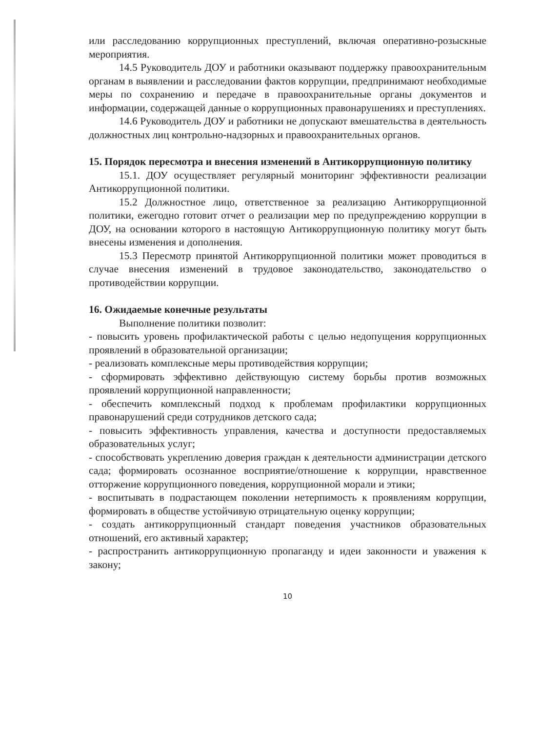или расследованию коррупционных преступлений, включая оперативно-розыскные мероприятия.
14.5 Руководитель ДОУ и работники оказывают поддержку правоохранительным органам в выявлении и расследовании фактов коррупции, предпринимают необходимые меры по сохранению и передаче в правоохранительные органы документов и информации, содержащей данные о коррупционных правонарушениях и преступлениях.
14.6 Руководитель ДОУ и работники не допускают вмешательства в деятельность должностных лиц контрольно-надзорных и правоохранительных органов.
15. Порядок пересмотра и внесения изменений в Антикоррупционную политику
15.1. ДОУ осуществляет регулярный мониторинг эффективности реализации Антикоррупционной политики.
15.2 Должностное лицо, ответственное за реализацию Антикоррупционной политики, ежегодно готовит отчет о реализации мер по предупреждению коррупции в ДОУ, на основании которого в настоящую Антикоррупционную политику могут быть внесены изменения и дополнения.
15.3 Пересмотр принятой Антикоррупционной политики может проводиться в случае внесения изменений в трудовое законодательство, законодательство о противодействии коррупции.
16. Ожидаемые конечные результаты
Выполнение политики позволит:
- повысить уровень профилактической работы с целью недопущения коррупционных проявлений в образовательной организации;
- реализовать комплексные меры противодействия коррупции;
- сформировать эффективно действующую систему борьбы против возможных проявлений коррупционной направленности;
- обеспечить комплексный подход к проблемам профилактики коррупционных правонарушений среди сотрудников детского сада;
- повысить эффективность управления, качества и доступности предоставляемых образовательных услуг;
- способствовать укреплению доверия граждан к деятельности администрации детского сада; формировать осознанное восприятие/отношение к коррупции, нравственное отторжение коррупционного поведения, коррупционной морали и этики;
- воспитывать в подрастающем поколении нетерпимость к проявлениям коррупции, формировать в обществе устойчивую отрицательную оценку коррупции;
- создать антикоррупционный стандарт поведения участников образовательных отношений, его активный характер;
- распространить антикоррупционную пропаганду и идеи законности и уважения к закону;
10